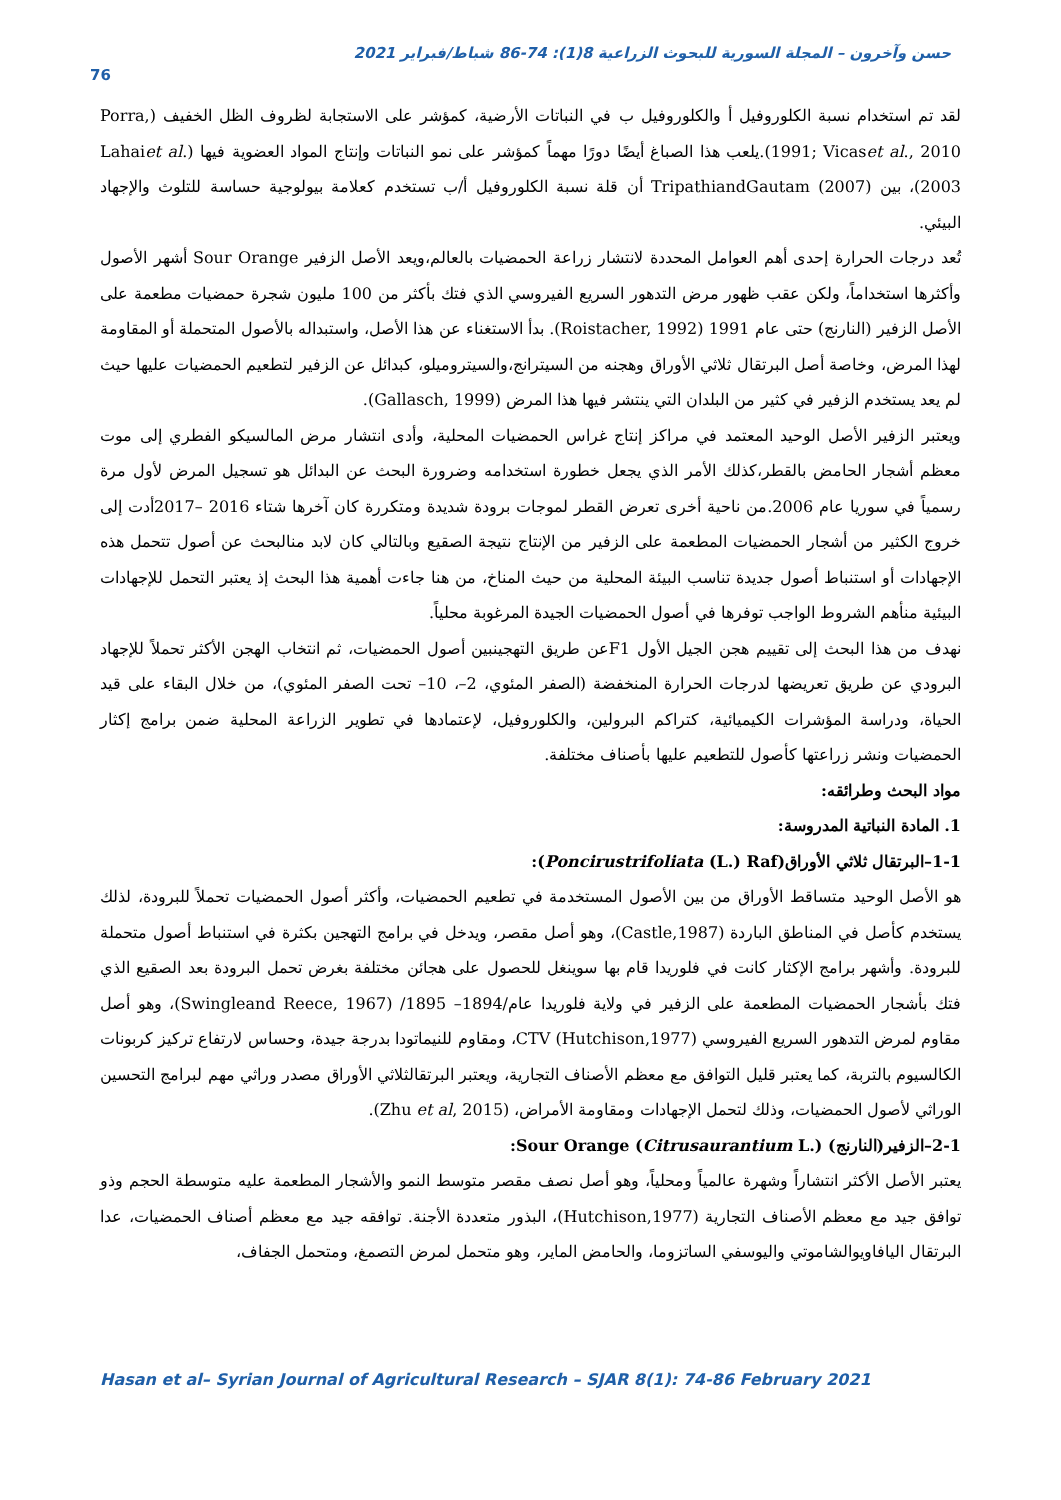حسن وآخرون – المجلة السورية للبحوث الزراعية 8(1): 74-86 شباط/فبراير 2021
76
لقد تم استخدام نسبة الكلوروفيل أ والكلوروفيل ب في النباتات الأرضية، كمؤشر على الاستجابة لظروف الظل الخفيف (Porra, 1991; Vicaset al., 2010).يلعب هذا الصباغ أيضًا دورًا مهماً كمؤشر على نمو النباتات وإنتاج المواد العضوية فيها (Lahaiet al. 2003)، بين TripathiandGautam (2007) أن قلة نسبة الكلوروفيل أ/ب تستخدم كعلامة بيولوجية حساسة للتلوث والإجهاد البيئي.
تُعد درجات الحرارة إحدى أهم العوامل المحددة لانتشار زراعة الحمضيات بالعالم،ويعد الأصل الزفير Sour Orange أشهر الأصول وأكثرها استخداماً، ولكن عقب ظهور مرض التدهور السريع الفيروسي الذي فتك بأكثر من 100 مليون شجرة حمضيات مطعمة على الأصل الزفير (النارنج) حتى عام 1991 (Roistacher, 1992). بدأ الاستغناء عن هذا الأصل، واستبداله بالأصول المتحملة أو المقاومة لهذا المرض، وخاصة أصل البرتقال ثلاثي الأوراق وهجنه من السيترانج،والسيتروميلو، كبدائل عن الزفير لتطعيم الحمضيات عليها حيث لم يعد يستخدم الزفير في كثير من البلدان التي ينتشر فيها هذا المرض (Gallasch, 1999).
ويعتبر الزفير الأصل الوحيد المعتمد في مراكز إنتاج غراس الحمضيات المحلية، وأدى انتشار مرض المالسيكو الفطري إلى موت معظم أشجار الحامض بالقطر،كذلك الأمر الذي يجعل خطورة استخدامه وضرورة البحث عن البدائل هو تسجيل المرض لأول مرة رسمياً في سوريا عام 2006.من ناحية أخرى تعرض القطر لموجات برودة شديدة ومتكررة كان آخرها شتاء 2016 –2017أدت إلى خروج الكثير من أشجار الحمضيات المطعمة على الزفير من الإنتاج نتيجة الصقيع وبالتالي كان لابد منالبحث عن أصول تتحمل هذه الإجهادات أو استنباط أصول جديدة تناسب البيئة المحلية من حيث المناخ، من هنا جاءت أهمية هذا البحث إذ يعتبر التحمل للإجهادات البيئية منأهم الشروط الواجب توفرها في أصول الحمضيات الجيدة المرغوبة محلياً.
نهدف من هذا البحث إلى تقييم هجن الجيل الأول F1عن طريق التهجينبين أصول الحمضيات، ثم انتخاب الهجن الأكثر تحملاً للإجهاد البرودي عن طريق تعريضها لدرجات الحرارة المنخفضة (الصفر المئوي، 2–، 10– تحت الصفر المئوي)، من خلال البقاء على قيد الحياة، ودراسة المؤشرات الكيميائية، كتراكم البرولين، والكلوروفيل، لإعتمادها في تطوير الزراعة المحلية ضمن برامج إكثار الحمضيات ونشر زراعتها كأصول للتطعيم عليها بأصناف مختلفة.
مواد البحث وطرائقه:
1. المادة النباتية المدروسة:
1-1–البرتقال ثلاثي الأوراق(Poncirustrifoliata (L.) Raf):
هو الأصل الوحيد متساقط الأوراق من بين الأصول المستخدمة في تطعيم الحمضيات، وأكثر أصول الحمضيات تحملاً للبرودة، لذلك يستخدم كأصل في المناطق الباردة (Castle,1987)، وهو أصل مقصر، ويدخل في برامج التهجين بكثرة في استنباط أصول متحملة للبرودة. وأشهر برامج الإكثار كانت في فلوريدا قام بها سوينغل للحصول على هجائن مختلفة بغرض تحمل البرودة بعد الصقيع الذي فتك بأشجار الحمضيات المطعمة على الزفير في ولاية فلوريدا عام/1894– 1895/ (Swingleand Reece, 1967)، وهو أصل مقاوم لمرض التدهور السريع الفيروسي CTV (Hutchison,1977)، ومقاوم للنيماتودا بدرجة جيدة، وحساس لارتفاع تركيز كربونات الكالسيوم بالتربة، كما يعتبر قليل التوافق مع معظم الأصناف التجارية، ويعتبر البرتقالثلاثي الأوراق مصدر وراثي مهم لبرامج التحسين الوراثي لأصول الحمضيات، وذلك لتحمل الإجهادات ومقاومة الأمراض، (Zhu et al, 2015).
2-1–الزفير(النارنج) Sour Orange (Citrusaurantium L.):
يعتبر الأصل الأكثر انتشاراً وشهرة عالمياً ومحلياً، وهو أصل نصف مقصر متوسط النمو والأشجار المطعمة عليه متوسطة الحجم وذو توافق جيد مع معظم الأصناف التجارية (Hutchison,1977)، البذور متعددة الأجنة. توافقه جيد مع معظم أصناف الحمضيات، عدا البرتقال اليافاويوالشاموتي واليوسفي الساتزوما، والحامض الماير، وهو متحمل لمرض التصمغ، ومتحمل الجفاف،
Hasan et al– Syrian Journal of Agricultural Research – SJAR 8(1): 74-86 February 2021